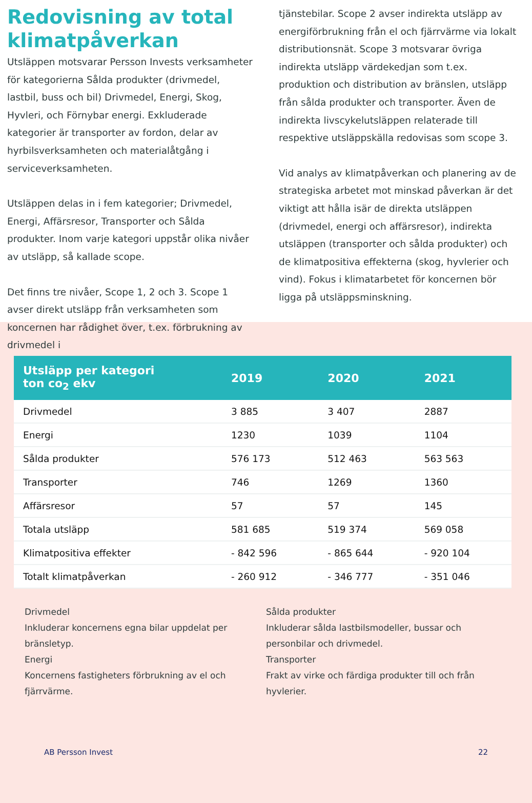Redovisning av total klimatpåverkan
Utsläppen motsvarar Persson Invests verksamheter för kategorierna Sålda produkter (drivmedel, lastbil, buss och bil) Drivmedel, Energi, Skog, Hyvleri, och Förnybar energi. Exkluderade kategorier är transporter av fordon, delar av hyrbilsverksamheten och materialåtgång i serviceverksamheten.
Utsläppen delas in i fem kategorier; Drivmedel, Energi, Affärsresor, Transporter och Sålda produkter. Inom varje kategori uppstår olika nivåer av utsläpp, så kallade scope.
Det finns tre nivåer, Scope 1, 2 och 3. Scope 1 avser direkt utsläpp från verksamheten som koncernen har rådighet över, t.ex. förbrukning av drivmedel i
tjänstebilar. Scope 2 avser indirekta utsläpp av energiförbrukning från el och fjärrvärme via lokalt distributionsnät. Scope 3 motsvarar övriga indirekta utsläpp värdekedjan som t.ex. produktion och distribution av bränslen, utsläpp från sålda produkter och transporter. Även de indirekta livscykelutsläppen relaterade till respektive utsläppskälla redovisas som scope 3.
Vid analys av klimatpåverkan och planering av de strategiska arbetet mot minskad påverkan är det viktigt att hålla isär de direkta utsläppen (drivmedel, energi och affärsresor), indirekta utsläppen (transporter och sålda produkter) och de klimatpositiva effekterna (skog, hyvlerier och vind). Fokus i klimatarbetet för koncernen bör ligga på utsläppsminskning.
| Utsläpp per kategori ton co<sub>2</sub> ekv | 2019 | 2020 | 2021 |
| --- | --- | --- | --- |
| Drivmedel | 3 885 | 3 407 | 2887 |
| Energi | 1230 | 1039 | 1104 |
| Sålda produkter | 576 173 | 512 463 | 563 563 |
| Transporter | 746 | 1269 | 1360 |
| Affärsresor | 57 | 57 | 145 |
| Totala utsläpp | 581 685 | 519 374 | 569 058 |
| Klimatpositiva effekter | - 842 596 | - 865 644 | - 920 104 |
| Totalt klimatpåverkan | - 260 912 | - 346 777 | - 351 046 |
Drivmedel
Inkluderar koncernens egna bilar uppdelat per bränsletyp.
Energi
Koncernens fastigheters förbrukning av el och fjärrvärme.
Sålda produkter
Inkluderar sålda lastbilsmodeller, bussar och personbilar och drivmedel.
Transporter
Frakt av virke och färdiga produkter till och från hyvlerier.
AB Persson Invest 22